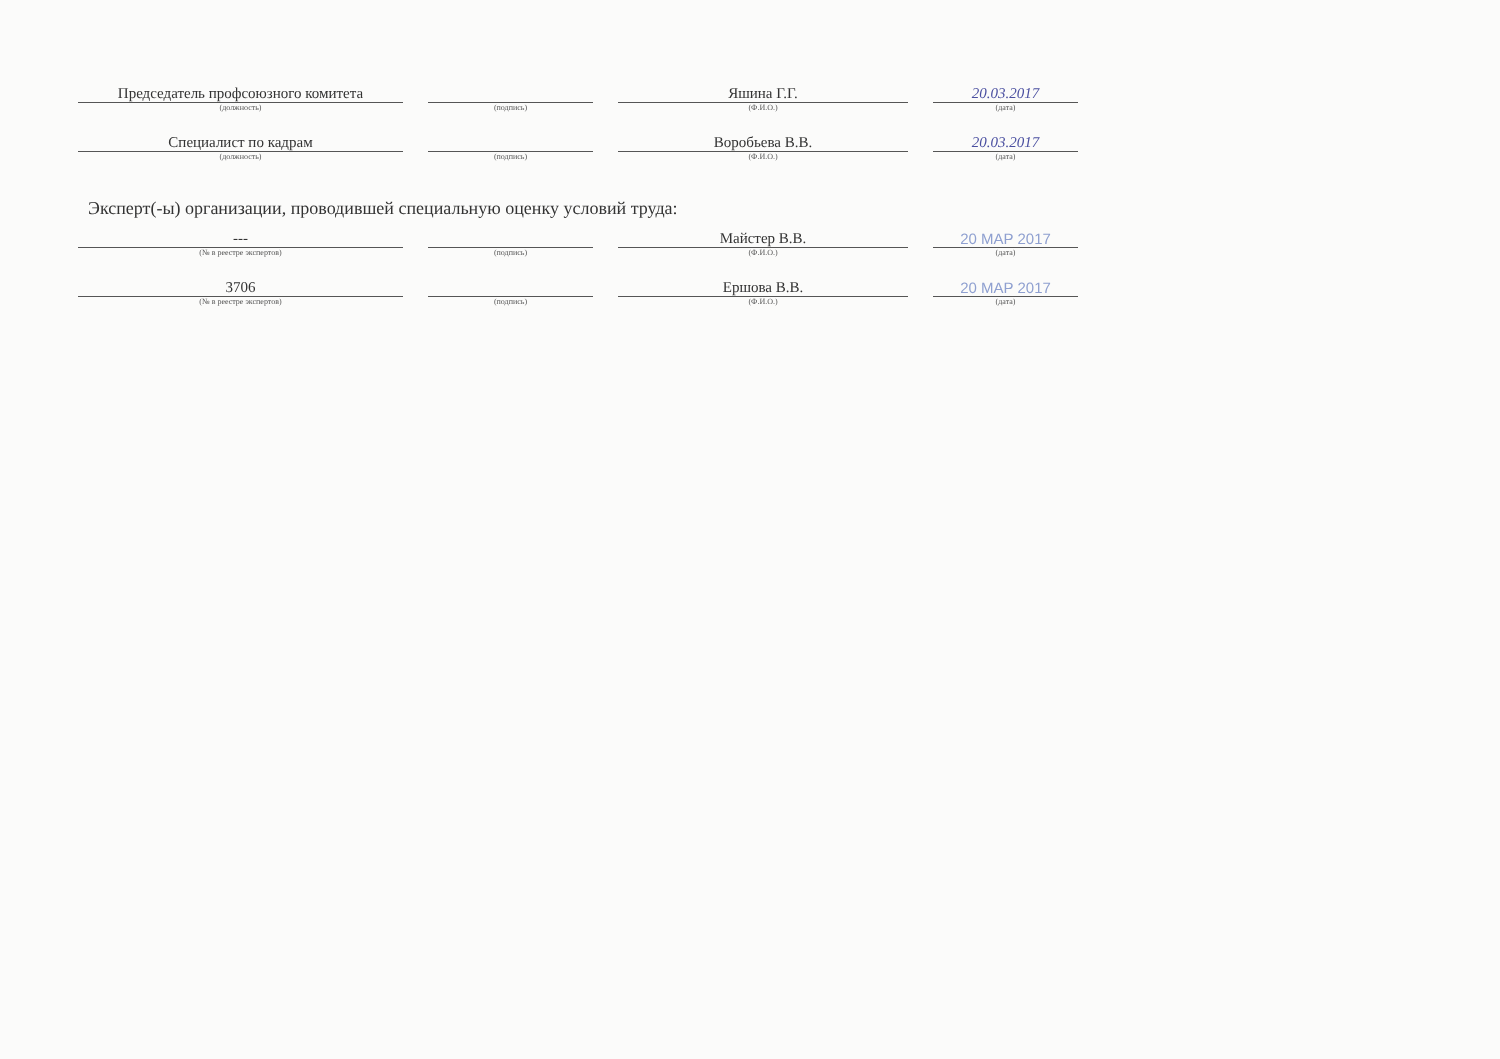| Председатель профсоюзного комитета | | | | Яшина Г.Г. | | 20.03.2017 |
| (должность) | | (подпись) | | (Ф.И.О.) | | (дата) |
| Специалист по кадрам | | | | Воробьева В.В. | | 20.03.2017 |
| (должность) | | (подпись) | | (Ф.И.О.) | | (дата) |
Эксперт(-ы) организации, проводившей специальную оценку условий труда:
| --- | | | | Майстер В.В. | | 20 MAP 2017 |
| (№ в реестре экспертов) | | (подпись) | | (Ф.И.О.) | | (дата) |
| 3706 | | | | Ершова В.В. | | 20 MAP 2017 |
| (№ в реестре экспертов) | | (подпись) | | (Ф.И.О.) | | (дата) |